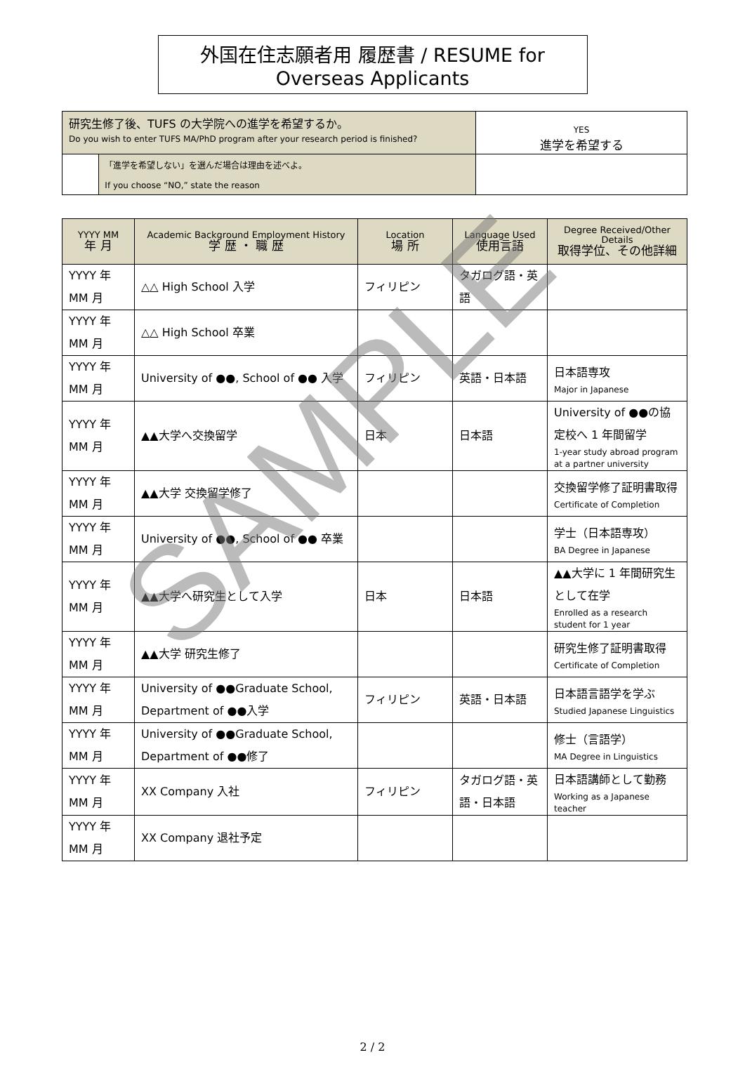外国在住志願者用 履歴書 / RESUME for Overseas Applicants
| 研究生修了後、TUFS の大学院への進学を希望するか。 Do you wish to enter TUFS MA/PhD program after your research period is finished? | | YES 進学を希望する |
| | 「進学を希望しない」を選んだ場合は理由を述べよ。 If you choose “NO,” state the reason | |
| YYYY MM 年 月 | Academic Background Employment History 学 歴 ・ 職 歴 | Location 場 所 | Language Used 使用言語 | Degree Received/Other Details 取得学位、その他詳細 |
| --- | --- | --- | --- | --- |
| YYYY 年 MM 月 | △△ High School 入学 | フィリピン | タガログ語・英語 | |
| YYYY 年 MM 月 | △△ High School 卒業 | | | |
| YYYY 年 MM 月 | University of ●●, School of ●● 入学 | フィリピン | 英語・日本語 | 日本語専攻 Major in Japanese |
| YYYY 年 MM 月 | ▲▲大学へ交換留学 | 日本 | 日本語 | University of ●●の協定校へ 1 年間留学 1-year study abroad program at a partner university |
| YYYY 年 MM 月 | ▲▲大学 交換留学修了 | | | 交換留学修了証明書取得 Certificate of Completion |
| YYYY 年 MM 月 | University of ●●, School of ●● 卒業 | | | 学士（日本語専攻） BA Degree in Japanese |
| YYYY 年 MM 月 | ▲▲大学へ研究生として入学 | 日本 | 日本語 | ▲▲大学に 1 年間研究生として在学 Enrolled as a research student for 1 year |
| YYYY 年 MM 月 | ▲▲大学 研究生修了 | | | 研究生修了証明書取得 Certificate of Completion |
| YYYY 年 MM 月 | University of ●●Graduate School, Department of ●●入学 | フィリピン | 英語・日本語 | 日本語言語学を学ぶ Studied Japanese Linguistics |
| YYYY 年 MM 月 | University of ●●Graduate School, Department of ●●修了 | | | 修士（言語学） MA Degree in Linguistics |
| YYYY 年 MM 月 | XX Company 入社 | フィリピン | タガログ語・英語・日本語 | 日本語講師として勤務 Working as a Japanese teacher |
| YYYY 年 MM 月 | XX Company 退社予定 | | | |
SAMPLE
2 / 2